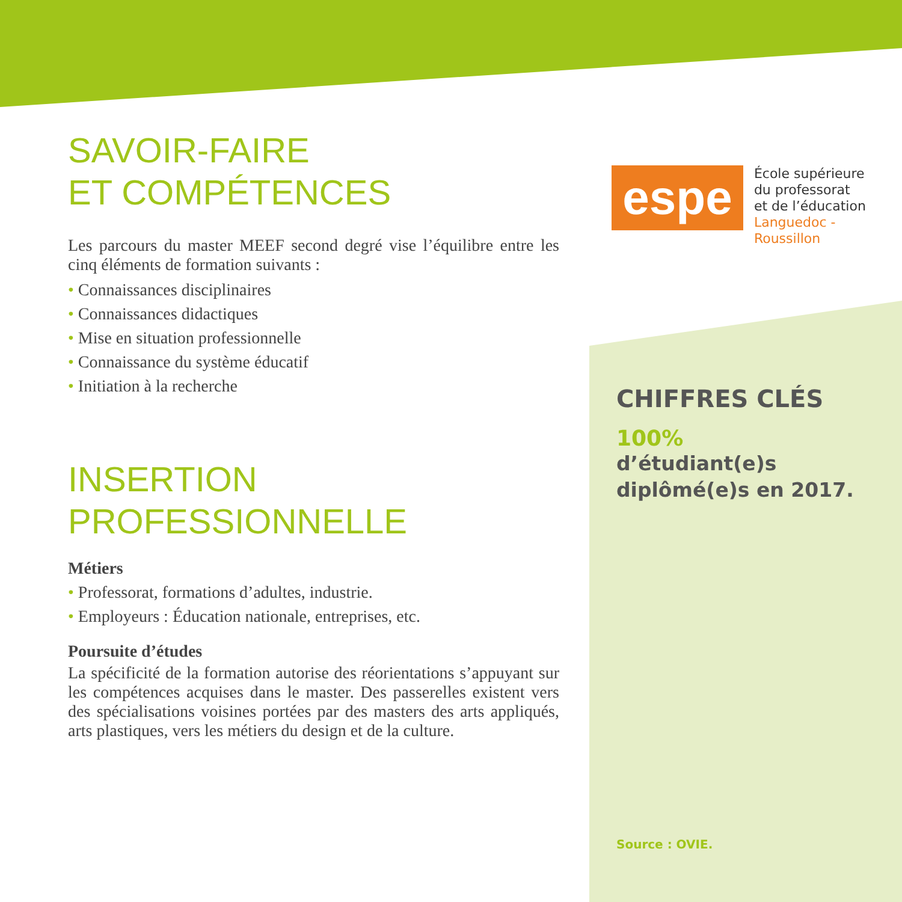SAVOIR-FAIRE
ET COMPÉTENCES
Les parcours du master MEEF second degré vise l’équilibre entre les cinq éléments de formation suivants :
• Connaissances disciplinaires
• Connaissances didactiques
• Mise en situation professionnelle
• Connaissance du système éducatif
• Initiation à la recherche
INSERTION PROFESSIONNELLE
Métiers
• Professorat, formations d’adultes, industrie.
• Employeurs : Éducation nationale, entreprises, etc.
Poursuite d’études
La spécificité de la formation autorise des réorientations s’appuyant sur les compétences acquises dans le master. Des passerelles existent vers des spécialisations voisines portées par des masters des arts appliqués, arts plastiques, vers les métiers du design et de la culture.
espe
École supérieure
du professorat
et de l’éducation
Languedoc - Roussillon
CHIFFRES CLÉS
100%
d’étudiant(e)s
diplômé(e)s en 2017.
Source : OVIE.